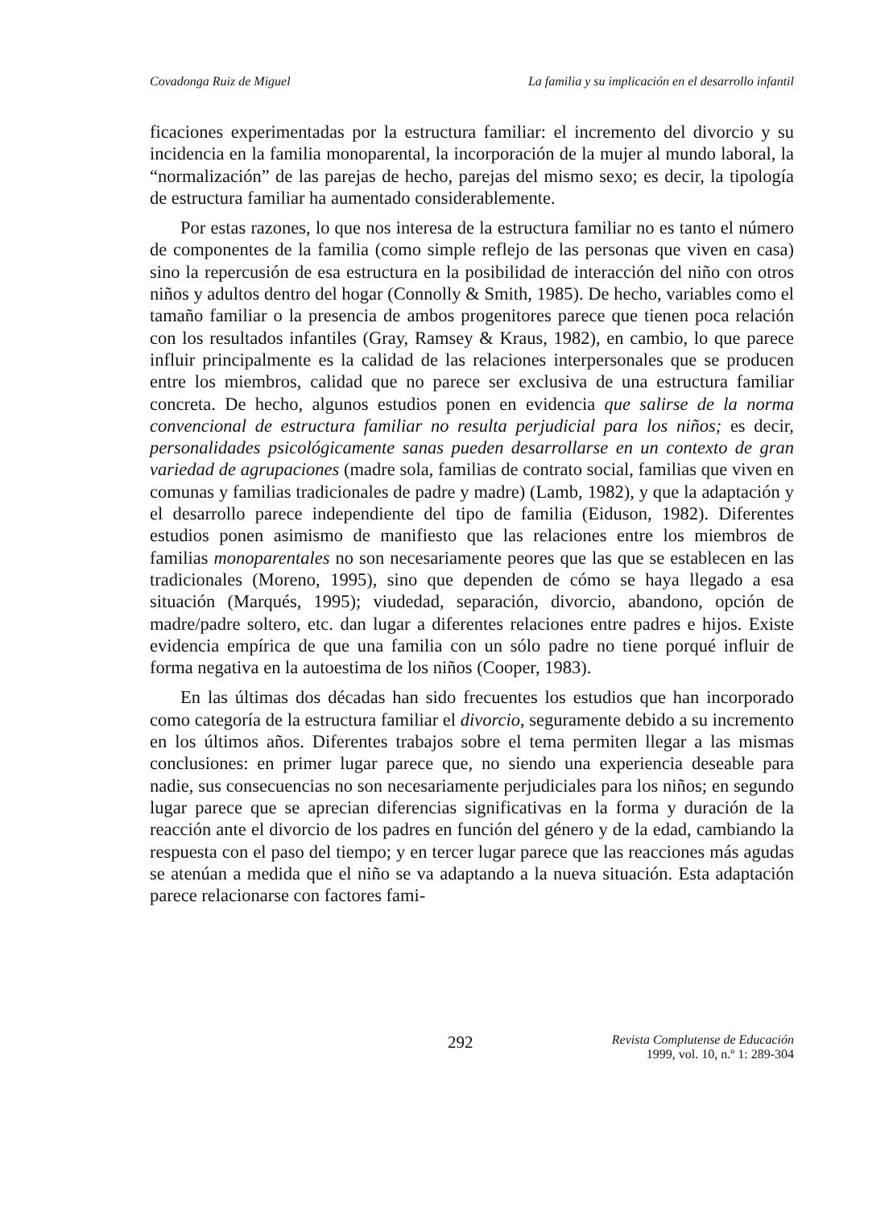Covadonga Ruiz de Miguel La familia y su implicación en el desarrollo infantil
ficaciones experimentadas por la estructura familiar: el incremento del divorcio y su incidencia en la familia monoparental, la incorporación de la mujer al mundo laboral, la “normalización” de las parejas de hecho, parejas del mismo sexo; es decir, la tipología de estructura familiar ha aumentado considerablemente.
Por estas razones, lo que nos interesa de la estructura familiar no es tanto el número de componentes de la familia (como simple reflejo de las personas que viven en casa) sino la repercusión de esa estructura en la posibilidad de interacción del niño con otros niños y adultos dentro del hogar (Connolly & Smith, 1985). De hecho, variables como el tamaño familiar o la presencia de ambos progenitores parece que tienen poca relación con los resultados infantiles (Gray, Ramsey & Kraus, 1982), en cambio, lo que parece influir principalmente es la calidad de las relaciones interpersonales que se producen entre los miembros, calidad que no parece ser exclusiva de una estructura familiar concreta. De hecho, algunos estudios ponen en evidencia que salirse de la norma convencional de estructura familiar no resulta perjudicial para los niños; es decir, personalidades psicológicamente sanas pueden desarrollarse en un contexto de gran variedad de agrupaciones (madre sola, familias de contrato social, familias que viven en comunas y familias tradicionales de padre y madre) (Lamb, 1982), y que la adaptación y el desarrollo parece independiente del tipo de familia (Eiduson, 1982). Diferentes estudios ponen asimismo de manifiesto que las relaciones entre los miembros de familias monoparentales no son necesariamente peores que las que se establecen en las tradicionales (Moreno, 1995), sino que dependen de cómo se haya llegado a esa situación (Marqués, 1995); viudedad, separación, divorcio, abandono, opción de madre/padre soltero, etc. dan lugar a diferentes relaciones entre padres e hijos. Existe evidencia empírica de que una familia con un sólo padre no tiene porqué influir de forma negativa en la autoestima de los niños (Cooper, 1983).
En las últimas dos décadas han sido frecuentes los estudios que han incorporado como categoría de la estructura familiar el divorcio, seguramente debido a su incremento en los últimos años. Diferentes trabajos sobre el tema permiten llegar a las mismas conclusiones: en primer lugar parece que, no siendo una experiencia deseable para nadie, sus consecuencias no son necesariamente perjudiciales para los niños; en segundo lugar parece que se aprecian diferencias significativas en la forma y duración de la reacción ante el divorcio de los padres en función del género y de la edad, cambiando la respuesta con el paso del tiempo; y en tercer lugar parece que las reacciones más agudas se atenúan a medida que el niño se va adaptando a la nueva situación. Esta adaptación parece relacionarse con factores fami-
292 Revista Complutense de Educación
1999, vol. 10, n.º 1: 289-304